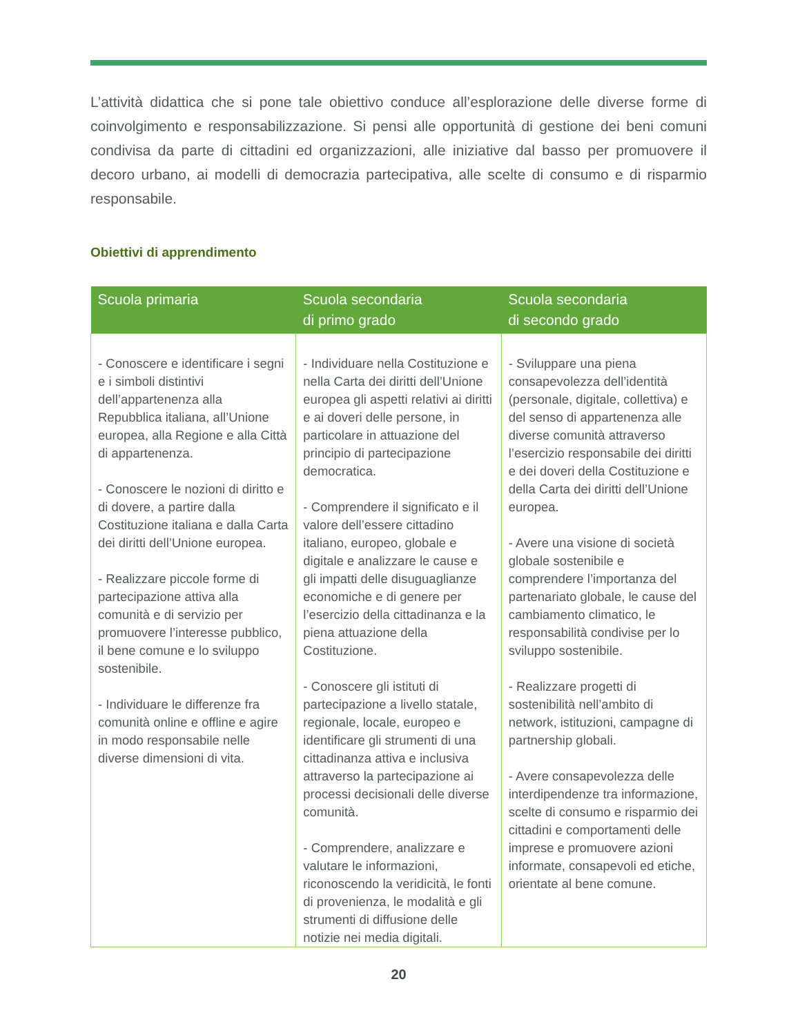L’attività didattica che si pone tale obiettivo conduce all’esplorazione delle diverse forme di coinvolgimento e responsabilizzazione. Si pensi alle opportunità di gestione dei beni comuni condivisa da parte di cittadini ed organizzazioni, alle iniziative dal basso per promuovere il decoro urbano, ai modelli di democrazia partecipativa, alle scelte di consumo e di risparmio responsabile.
Obiettivi di apprendimento
| Scuola primaria | Scuola secondaria di primo grado | Scuola secondaria di secondo grado |
| --- | --- | --- |
| - Conoscere e identificare i segni e i simboli distintivi dell’appartenenza alla Repubblica italiana, all’Unione europea, alla Regione e alla Città di appartenenza. - Conoscere le nozioni di diritto e di dovere, a partire dalla Costituzione italiana e dalla Carta dei diritti dell’Unione europea. - Realizzare piccole forme di partecipazione attiva alla comunità e di servizio per promuovere l’interesse pubblico, il bene comune e lo sviluppo sostenibile. - Individuare le differenze fra comunità online e offline e agire in modo responsabile nelle diverse dimensioni di vita. | - Individuare nella Costituzione e nella Carta dei diritti dell’Unione europea gli aspetti relativi ai diritti e ai doveri delle persone, in particolare in attuazione del principio di partecipazione democratica. - Comprendere il significato e il valore dell’essere cittadino italiano, europeo, globale e digitale e analizzare le cause e gli impatti delle disuguaglianze economiche e di genere per l’esercizio della cittadinanza e la piena attuazione della Costituzione. - Conoscere gli istituti di partecipazione a livello statale, regionale, locale, europeo e identificare gli strumenti di una cittadinanza attiva e inclusiva attraverso la partecipazione ai processi decisionali delle diverse comunità. - Comprendere, analizzare e valutare le informazioni, riconoscendo la veridicità, le fonti di provenienza, le modalità e gli strumenti di diffusione delle notizie nei media digitali. | - Sviluppare una piena consapevolezza dell’identità (personale, digitale, collettiva) e del senso di appartenenza alle diverse comunità attraverso l’esercizio responsabile dei diritti e dei doveri della Costituzione e della Carta dei diritti dell’Unione europea. - Avere una visione di società globale sostenibile e comprendere l’importanza del partenariato globale, le cause del cambiamento climatico, le responsabilità condivise per lo sviluppo sostenibile. - Realizzare progetti di sostenibilità nell’ambito di network, istituzioni, campagne di partnership globali. - Avere consapevolezza delle interdipendenze tra informazione, scelte di consumo e risparmio dei cittadini e comportamenti delle imprese e promuovere azioni informate, consapevoli ed etiche, orientate al bene comune. |
20